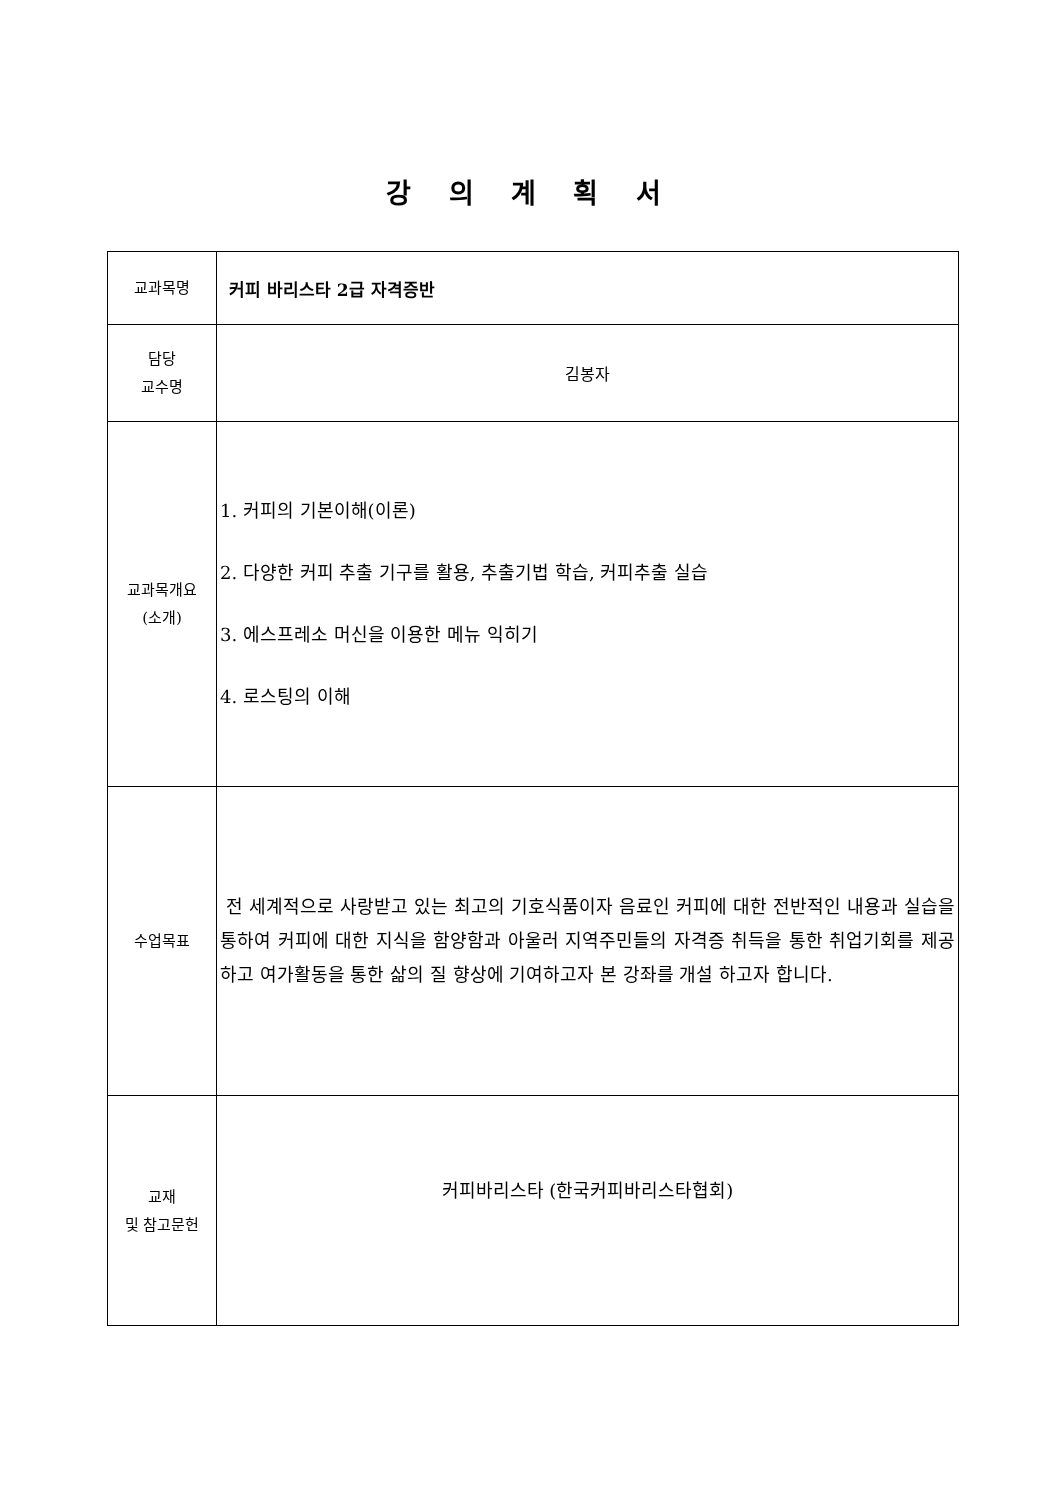강 의 계 획 서
| 교과목명 | 커피 바리스타 2급 자격증반 |
| 담당 교수명 | 김봉자 |
| 교과목개요 (소개) | 1. 커피의 기본이해(이론) 2. 다양한 커피 추출 기구를 활용, 추출기법 학습, 커피추출 실습 3. 에스프레소 머신을 이용한 메뉴 익히기 4. 로스팅의 이해 |
| 수업목표 | 전 세계적으로 사랑받고 있는 최고의 기호식품이자 음료인 커피에 대한 전반적인 내용과 실습을 통하여 커피에 대한 지식을 함양함과 아울러 지역주민들의 자격증 취득을 통한 취업기회를 제공하고 여가활동을 통한 삶의 질 향상에 기여하고자 본 강좌를 개설 하고자 합니다. |
| 교재 및 참고문헌 | 커피바리스타 (한국커피바리스타협회) |